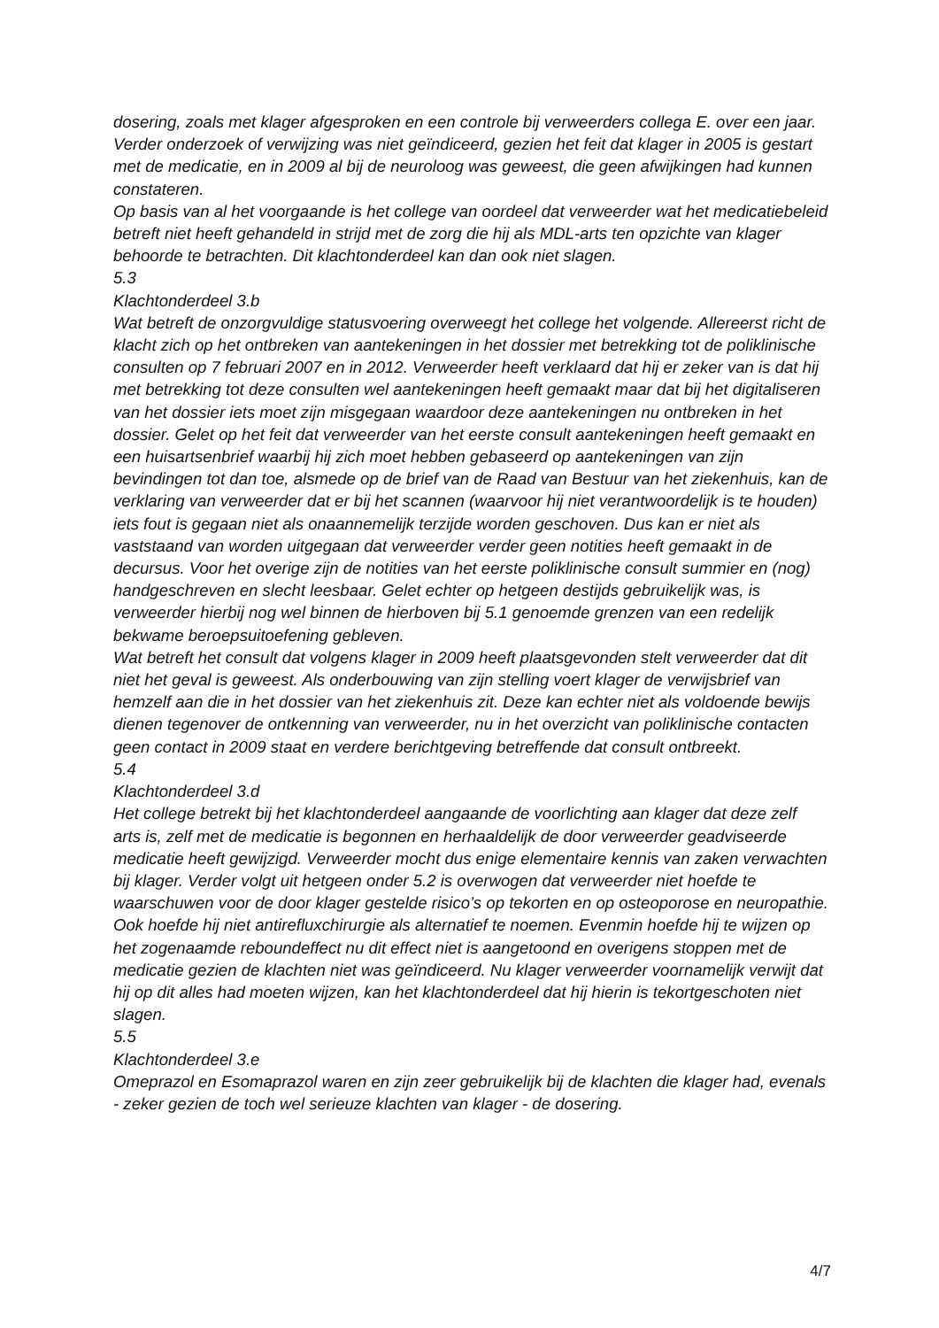dosering, zoals met klager afgesproken en een controle bij verweerders collega E. over een jaar. Verder onderzoek of verwijzing was niet geïndiceerd, gezien het feit dat klager in 2005 is gestart met de medicatie, en in 2009 al bij de neuroloog was geweest, die geen afwijkingen had kunnen constateren.
Op basis van al het voorgaande is het college van oordeel dat verweerder wat het medicatiebeleid betreft niet heeft gehandeld in strijd met de zorg die hij als MDL-arts ten opzichte van klager behoorde te betrachten. Dit klachtonderdeel kan dan ook niet slagen.
5.3
Klachtonderdeel 3.b
Wat betreft de onzorgvuldige statusvoering overweegt het college het volgende. Allereerst richt de klacht zich op het ontbreken van aantekeningen in het dossier met betrekking tot de poliklinische consulten op 7 februari 2007 en in 2012. Verweerder heeft verklaard dat hij er zeker van is dat hij met betrekking tot deze consulten wel aantekeningen heeft gemaakt maar dat bij het digitaliseren van het dossier iets moet zijn misgegaan waardoor deze aantekeningen nu ontbreken in het dossier. Gelet op het feit dat verweerder van het eerste consult aantekeningen heeft gemaakt en een huisartsenbrief waarbij hij zich moet hebben gebaseerd op aantekeningen van zijn bevindingen tot dan toe, alsmede op de brief van de Raad van Bestuur van het ziekenhuis, kan de verklaring van verweerder dat er bij het scannen (waarvoor hij niet verantwoordelijk is te houden) iets fout is gegaan niet als onaannemelijk terzijde worden geschoven. Dus kan er niet als vaststaand van worden uitgegaan dat verweerder verder geen notities heeft gemaakt in de decursus. Voor het overige zijn de notities van het eerste poliklinische consult summier en (nog) handgeschreven en slecht leesbaar. Gelet echter op hetgeen destijds gebruikelijk was, is verweerder hierbij nog wel binnen de hierboven bij 5.1 genoemde grenzen van een redelijk bekwame beroepsuitoefening gebleven.
Wat betreft het consult dat volgens klager in 2009 heeft plaatsgevonden stelt verweerder dat dit niet het geval is geweest. Als onderbouwing van zijn stelling voert klager de verwijsbrief van hemzelf aan die in het dossier van het ziekenhuis zit. Deze kan echter niet als voldoende bewijs dienen tegenover de ontkenning van verweerder, nu in het overzicht van poliklinische contacten geen contact in 2009 staat en verdere berichtgeving betreffende dat consult ontbreekt.
5.4
Klachtonderdeel 3.d
Het college betrekt bij het klachtonderdeel aangaande de voorlichting aan klager dat deze zelf arts is, zelf met de medicatie is begonnen en herhaaldelijk de door verweerder geadviseerde medicatie heeft gewijzigd. Verweerder mocht dus enige elementaire kennis van zaken verwachten bij klager. Verder volgt uit hetgeen onder 5.2 is overwogen dat verweerder niet hoefde te waarschuwen voor de door klager gestelde risico’s op tekorten en op osteoporose en neuropathie. Ook hoefde hij niet antirefluxchirurgie als alternatief te noemen. Evenmin hoefde hij te wijzen op het zogenaamde reboundeffect nu dit effect niet is aangetoond en overigens stoppen met de medicatie gezien de klachten niet was geïndiceerd. Nu klager verweerder voornamelijk verwijt dat hij op dit alles had moeten wijzen, kan het klachtonderdeel dat hij hierin is tekortgeschoten niet slagen.
5.5
Klachtonderdeel 3.e
Omeprazol en Esomaprazol waren en zijn zeer gebruikelijk bij de klachten die klager had, evenals - zeker gezien de toch wel serieuze klachten van klager - de dosering.
4/7